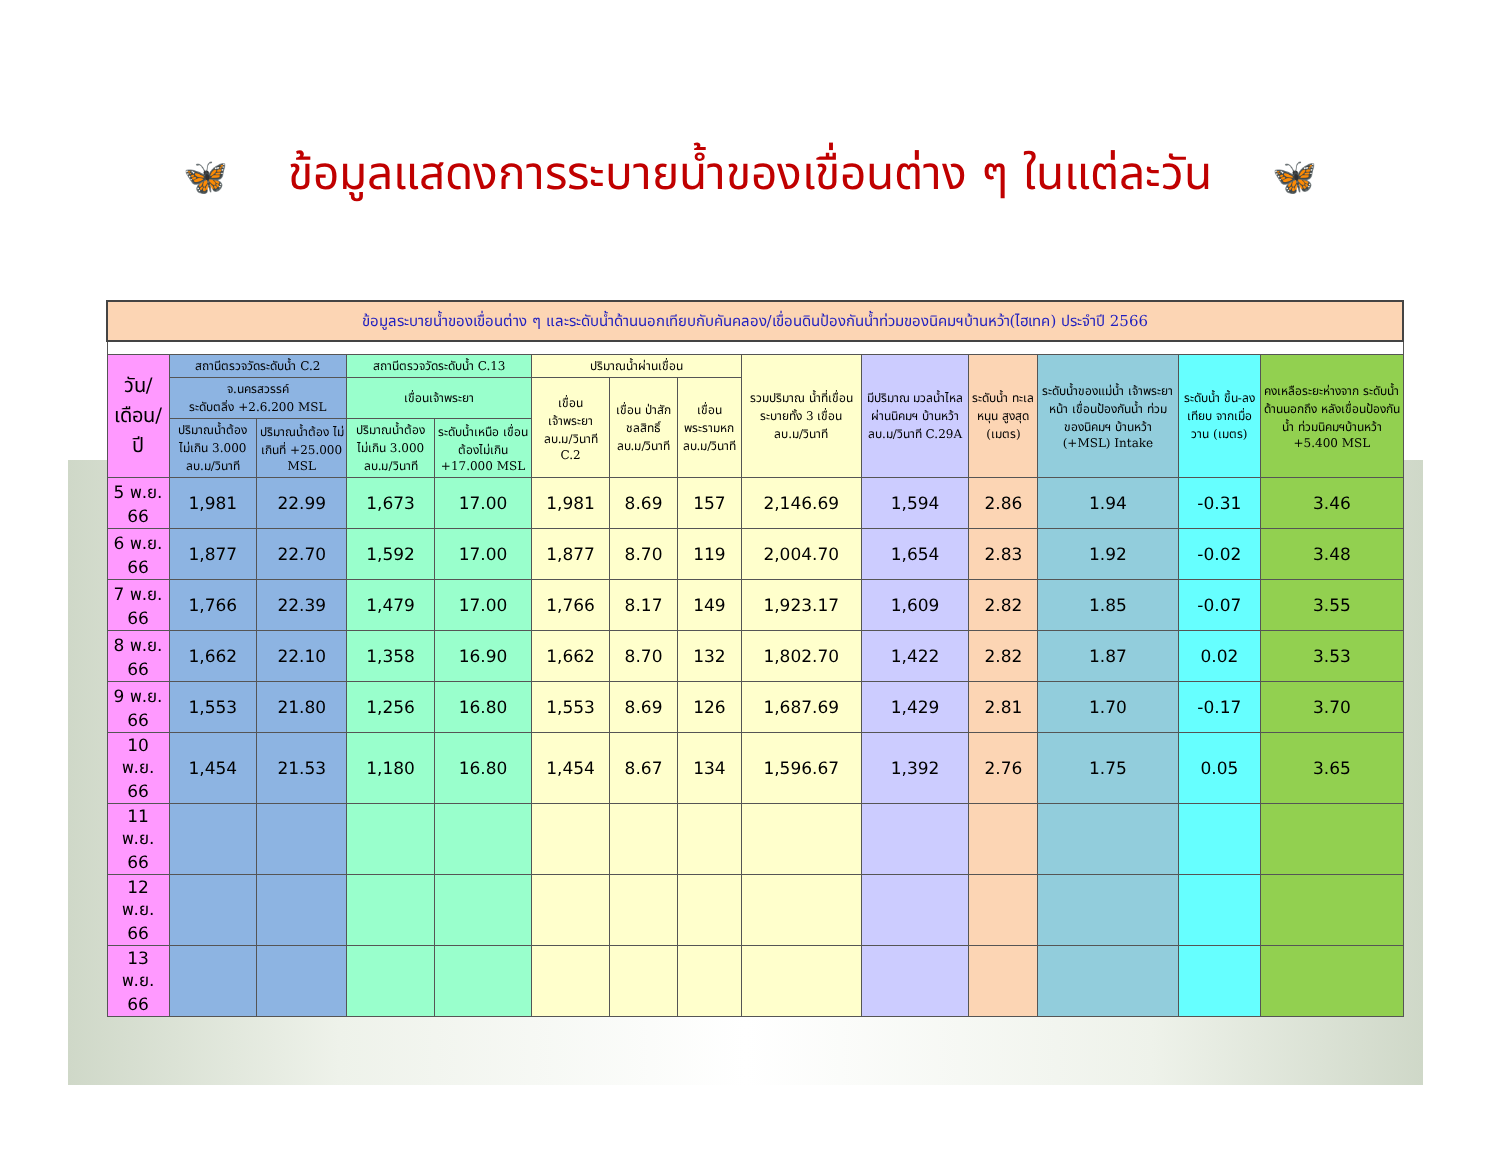🦋 ข้อมูลแสดงการระบายน้ำของเขื่อนต่าง ๆ ในแต่ละวัน 🦋
| ข้อมูลระบายน้ำของเขื่อนต่าง ๆ และระดับน้ำด้านนอกเทียบกับคันคลอง/เขื่อนดินป้องกันน้ำท่วมของนิคมฯบ้านหว้า(ไฮเทค) ประจำปี 2566 | | | | | | | | | | | | | |
| วัน/เดือน/ปี | สถานีตรวจวัดระดับน้ำ C.2 | | สถานีตรวจวัดระดับน้ำ C.13 | | ปริมาณน้ำผ่านเขื่อน | | | รวมปริมาณ น้ำที่เขื่อน ระบายทั้ง 3 เขื่อน ลบ.ม/วินาที | มีปริมาณ มวลน้ำไหล ผ่านนิคมฯ บ้านหว้า ลบ.ม/วินาที C.29A | ระดับน้ำ ทะเลหนุน สูงสุด (เมตร) | ระดับน้ำของแม่น้ำ เจ้าพระยาหน้า เขื่อนป้องกันน้ำ ท่วมของนิคมฯ บ้านหว้า (+MSL) Intake | ระดับน้ำ ขึ้น-ลงเทียบ จากเมื่อวาน (เมตร) | คงเหลือระยะห่างจาก ระดับน้ำด้านนอกถึง หลังเขื่อนป้องกันน้ำ ท่วมนิคมฯบ้านหว้า +5.400 MSL |
| | จ.นครสวรรค์ ระดับตลิ่ง +2.6.200 MSL | | เขื่อนเจ้าพระยา | | เขื่อน เจ้าพระยา ลบ.ม/วินาที C.2 | เขื่อน ป่าสักชลสิทธิ์ ลบ.ม/วินาที | เขื่อน พระรามหก ลบ.ม/วินาที | | | | | | |
| | ปริมาณน้ำต้อง ไม่เกิน 3.000 ลบ.ม/วินาที | ปริมาณน้ำต้อง ไม่เกินที่ +25.000 MSL | ปริมาณน้ำต้อง ไม่เกิน 3.000 ลบ.ม/วินาที | ระดับน้ำเหนือ เขื่อนต้องไม่เกิน +17.000 MSL | | | | | | | | | |
| 5 พ.ย. 66 | 1,981 | 22.99 | 1,673 | 17.00 | 1,981 | 8.69 | 157 | 2,146.69 | 1,594 | 2.86 | 1.94 | -0.31 | 3.46 |
| 6 พ.ย. 66 | 1,877 | 22.70 | 1,592 | 17.00 | 1,877 | 8.70 | 119 | 2,004.70 | 1,654 | 2.83 | 1.92 | -0.02 | 3.48 |
| 7 พ.ย. 66 | 1,766 | 22.39 | 1,479 | 17.00 | 1,766 | 8.17 | 149 | 1,923.17 | 1,609 | 2.82 | 1.85 | -0.07 | 3.55 |
| 8 พ.ย. 66 | 1,662 | 22.10 | 1,358 | 16.90 | 1,662 | 8.70 | 132 | 1,802.70 | 1,422 | 2.82 | 1.87 | 0.02 | 3.53 |
| 9 พ.ย. 66 | 1,553 | 21.80 | 1,256 | 16.80 | 1,553 | 8.69 | 126 | 1,687.69 | 1,429 | 2.81 | 1.70 | -0.17 | 3.70 |
| 10 พ.ย. 66 | 1,454 | 21.53 | 1,180 | 16.80 | 1,454 | 8.67 | 134 | 1,596.67 | 1,392 | 2.76 | 1.75 | 0.05 | 3.65 |
| 11 พ.ย. 66 | | | | | | | | | | | | | |
| 12 พ.ย. 66 | | | | | | | | | | | | | |
| 13 พ.ย. 66 | | | | | | | | | | | | | |